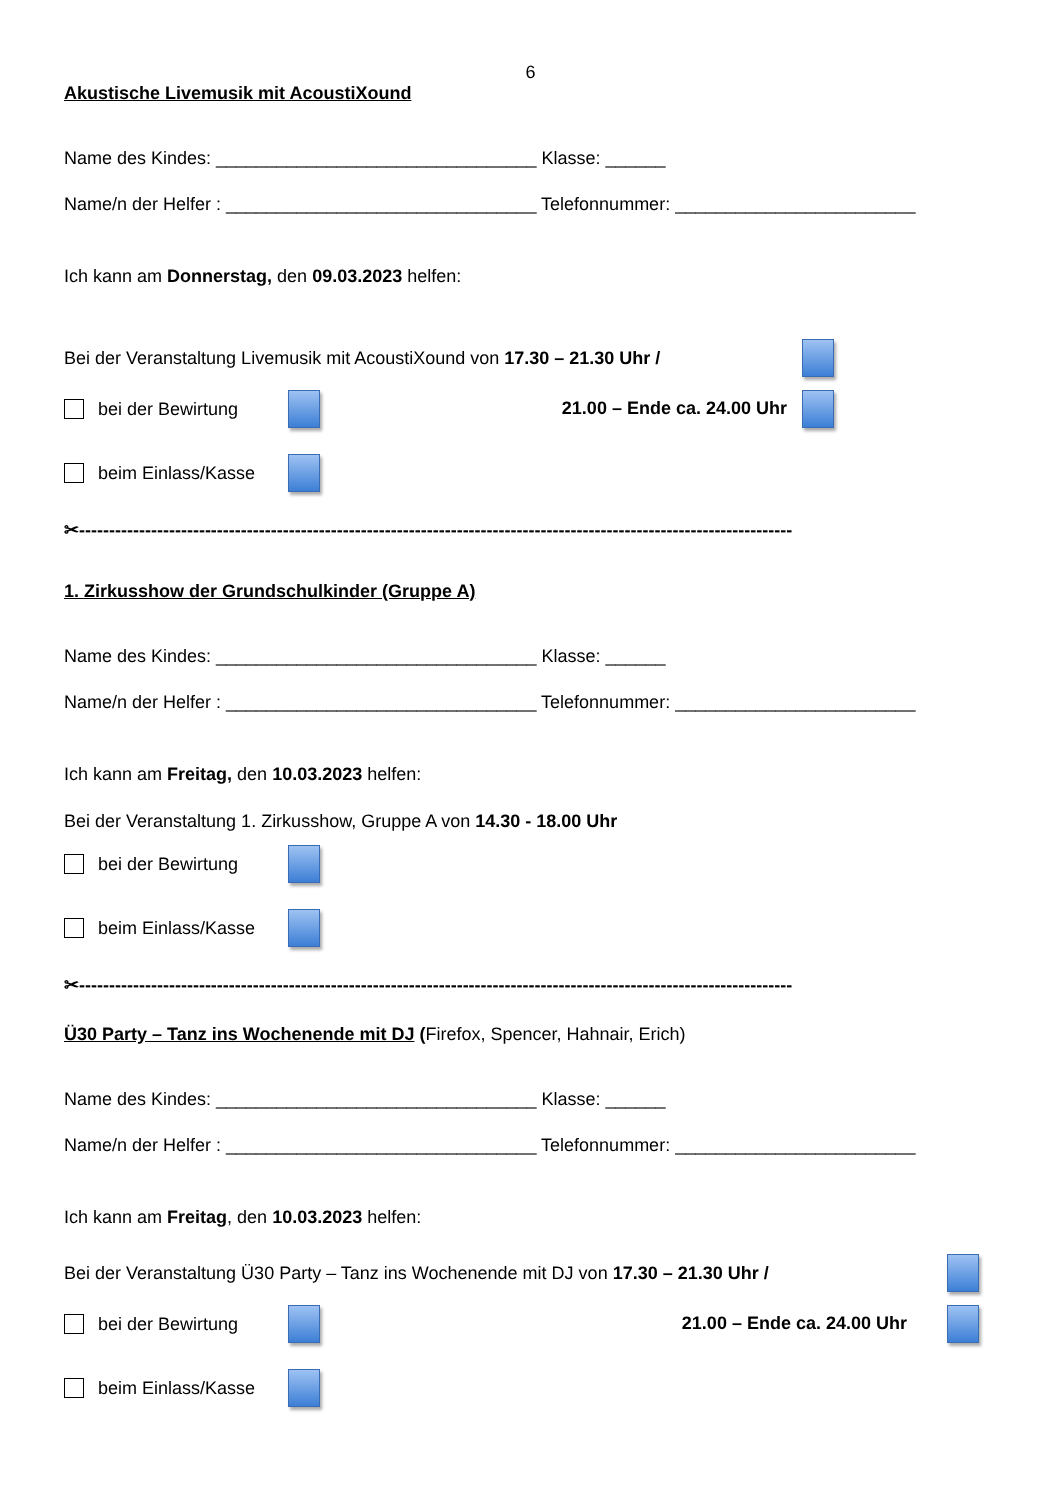6
Akustische Livemusik mit AcoustiXound
Name des Kindes: ________________________________ Klasse: ______
Name/n der Helfer : _______________________________ Telefonnummer: ________________________
Ich kann am Donnerstag, den 09.03.2023 helfen:
Bei der Veranstaltung Livemusik mit AcoustiXound von 17.30 – 21.30 Uhr /
bei der Bewirtung
21.00 – Ende ca. 24.00 Uhr
beim Einlass/Kasse
✂-----------------------------------------------------------------------------------------------------------------------
1. Zirkusshow der Grundschulkinder (Gruppe A)
Name des Kindes: ________________________________ Klasse: ______
Name/n der Helfer : _______________________________ Telefonnummer: ________________________
Ich kann am Freitag, den 10.03.2023 helfen:
Bei der Veranstaltung 1. Zirkusshow, Gruppe A von 14.30 - 18.00 Uhr
bei der Bewirtung
beim Einlass/Kasse
✂-----------------------------------------------------------------------------------------------------------------------
Ü30 Party – Tanz ins Wochenende mit DJ (Firefox, Spencer, Hahnair, Erich)
Name des Kindes: ________________________________ Klasse: ______
Name/n der Helfer : _______________________________ Telefonnummer: ________________________
Ich kann am Freitag, den 10.03.2023 helfen:
Bei der Veranstaltung Ü30 Party – Tanz ins Wochenende mit DJ von 17.30 – 21.30 Uhr /
bei der Bewirtung
21.00 – Ende ca. 24.00 Uhr
beim Einlass/Kasse